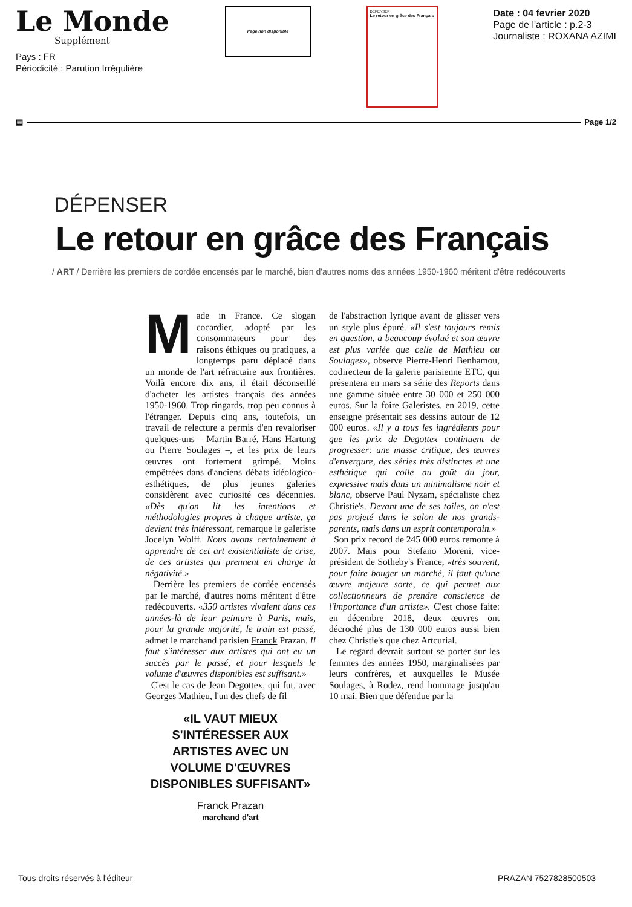Le Monde
Supplément
Pays : FR
Périodicité : Parution Irrégulière
Page non disponible
DÉPENSER
Le retour en grâce des Français
Date : 04 fevrier 2020
Page de l'article : p.2-3
Journaliste : ROXANA AZIMI
▤ Page 1/2
DÉPENSER
Le retour en grâce des Français
/ ART / Derrière les premiers de cordée encensés par le marché, bien d'autres noms des années 1950-1960 méritent d'être redécouverts
Made in France. Ce slogan cocardier, adopté par les consommateurs pour des raisons éthiques ou pratiques, a longtemps paru déplacé dans un monde de l'art réfractaire aux frontières. Voilà encore dix ans, il était déconseillé d'acheter les artistes français des années 1950-1960. Trop ringards, trop peu connus à l'étranger. Depuis cinq ans, toutefois, un travail de relecture a permis d'en revaloriser quelques-uns – Martin Barré, Hans Hartung ou Pierre Soulages –, et les prix de leurs œuvres ont fortement grimpé. Moins empêtrées dans d'anciens débats idéologico-esthétiques, de plus jeunes galeries considèrent avec curiosité ces décennies. «Dès qu'on lit les intentions et méthodologies propres à chaque artiste, ça devient très intéressant, remarque le galeriste Jocelyn Wolff. Nous avons certainement à apprendre de cet art existentialiste de crise, de ces artistes qui prennent en charge la négativité.»
Derrière les premiers de cordée encensés par le marché, d'autres noms méritent d'être redécouverts. «350 artistes vivaient dans ces années-là de leur peinture à Paris, mais, pour la grande majorité, le train est passé, admet le marchand parisien Franck Prazan. Il faut s'intéresser aux artistes qui ont eu un succès par le passé, et pour lesquels le volume d'œuvres disponibles est suffisant.»
C'est le cas de Jean Degottex, qui fut, avec Georges Mathieu, l'un des chefs de fil
«IL VAUT MIEUX S'INTÉRESSER AUX ARTISTES AVEC UN VOLUME D'ŒUVRES DISPONIBLES SUFFISANT»
Franck Prazan
marchand d'art
de l'abstraction lyrique avant de glisser vers un style plus épuré. «Il s'est toujours remis en question, a beaucoup évolué et son œuvre est plus variée que celle de Mathieu ou Soulages», observe Pierre-Henri Benhamou, codirecteur de la galerie parisienne ETC, qui présentera en mars sa série des Reports dans une gamme située entre 30 000 et 250 000 euros. Sur la foire Galeristes, en 2019, cette enseigne présentait ses dessins autour de 12 000 euros. «Il y a tous les ingrédients pour que les prix de Degottex continuent de progresser: une masse critique, des œuvres d'envergure, des séries très distinctes et une esthétique qui colle au goût du jour, expressive mais dans un minimalisme noir et blanc, observe Paul Nyzam, spécialiste chez Christie's. Devant une de ses toiles, on n'est pas projeté dans le salon de nos grands-parents, mais dans un esprit contemporain.»
Son prix record de 245 000 euros remonte à 2007. Mais pour Stefano Moreni, vice-président de Sotheby's France, «très souvent, pour faire bouger un marché, il faut qu'une œuvre majeure sorte, ce qui permet aux collectionneurs de prendre conscience de l'importance d'un artiste». C'est chose faite: en décembre 2018, deux œuvres ont décroché plus de 130 000 euros aussi bien chez Christie's que chez Artcurial.
Le regard devrait surtout se porter sur les femmes des années 1950, marginalisées par leurs confrères, et auxquelles le Musée Soulages, à Rodez, rend hommage jusqu'au 10 mai. Bien que défendue par la
Tous droits réservés à l'éditeur PRAZAN 7527828500503